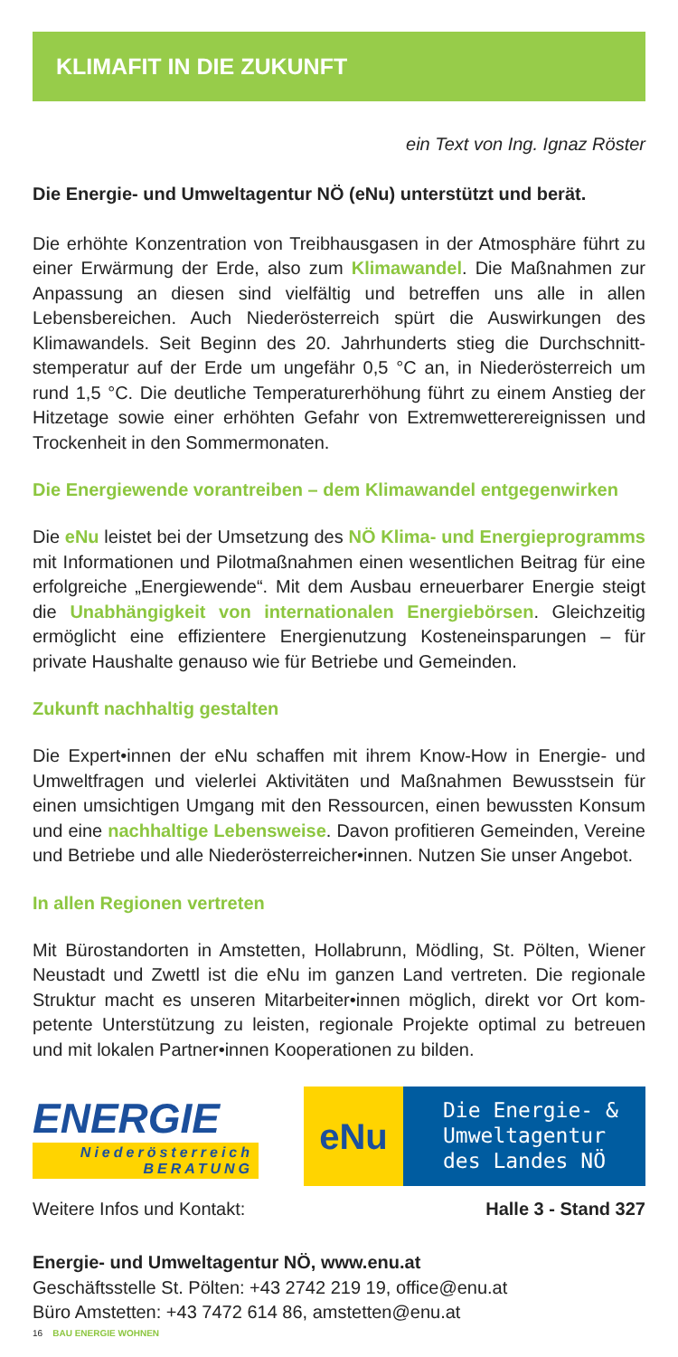KLIMAFIT IN DIE ZUKUNFT
ein Text von Ing. Ignaz Röster
Die Energie- und Umweltagentur NÖ (eNu) unterstützt und berät.
Die erhöhte Konzentration von Treibhausgasen in der Atmosphäre führt zu einer Erwärmung der Erde, also zum Klimawandel. Die Maßnahmen zur Anpassung an diesen sind vielfältig und betreffen uns alle in allen Lebensbereichen. Auch Niederösterreich spürt die Auswirkungen des Klimawandels. Seit Beginn des 20. Jahrhunderts stieg die Durchschnitt­stemperatur auf der Erde um ungefähr 0,5 °C an, in Niederösterreich um rund 1,5 °C. Die deutliche Temperaturerhöhung führt zu einem Anstieg der Hitzetage sowie einer erhöhten Gefahr von Extremwetterereignissen und Trockenheit in den Sommermonaten.
Die Energiewende vorantreiben – dem Klimawandel entgegenwirken
Die eNu leistet bei der Umsetzung des NÖ Klima- und Energiepro­gramms mit Informationen und Pilotmaßnahmen einen wesentlichen Bei­trag für eine erfolgreiche „Energiewende“. Mit dem Ausbau erneuerbarer Energie steigt die Unabhängigkeit von internationalen Energiebörsen. Gleichzeitig ermöglicht eine effizientere Energienutzung Kosteneinspa­rungen – für private Haushalte genauso wie für Betriebe und Gemeinden.
Zukunft nachhaltig gestalten
Die Expert•innen der eNu schaffen mit ihrem Know-How in Energie- und Umweltfragen und vielerlei Aktivitäten und Maßnahmen Bewusstsein für einen umsichtigen Umgang mit den Ressourcen, einen bewussten Kon­sum und eine nachhaltige Lebensweise. Davon profitieren Gemeinden, Vereine und Betriebe und alle Niederösterreicher•innen. Nutzen Sie un­ser Angebot.
In allen Regionen vertreten
Mit Bürostandorten in Amstetten, Hollabrunn, Mödling, St. Pölten, Wiener Neustadt und Zwettl ist die eNu im ganzen Land vertreten. Die regionale Struktur macht es unseren Mitarbeiter•innen möglich, direkt vor Ort kom­petente Unterstützung zu leisten, regionale Projekte optimal zu betreuen und mit lokalen Partner•innen Kooperationen zu bilden.
ENERGIE
Niederösterreich BERATUNG
eNu
Die Energie- &
Umweltagentur
des Landes NÖ
Weitere Infos und Kontakt: Halle 3 - Stand 327
Energie- und Umweltagentur NÖ, www.enu.at
Geschäftsstelle St. Pölten: +43 2742 219 19, office@enu.at
Büro Amstetten: +43 7472 614 86, amstetten@enu.at
16 BAU ENERGIE WOHNEN